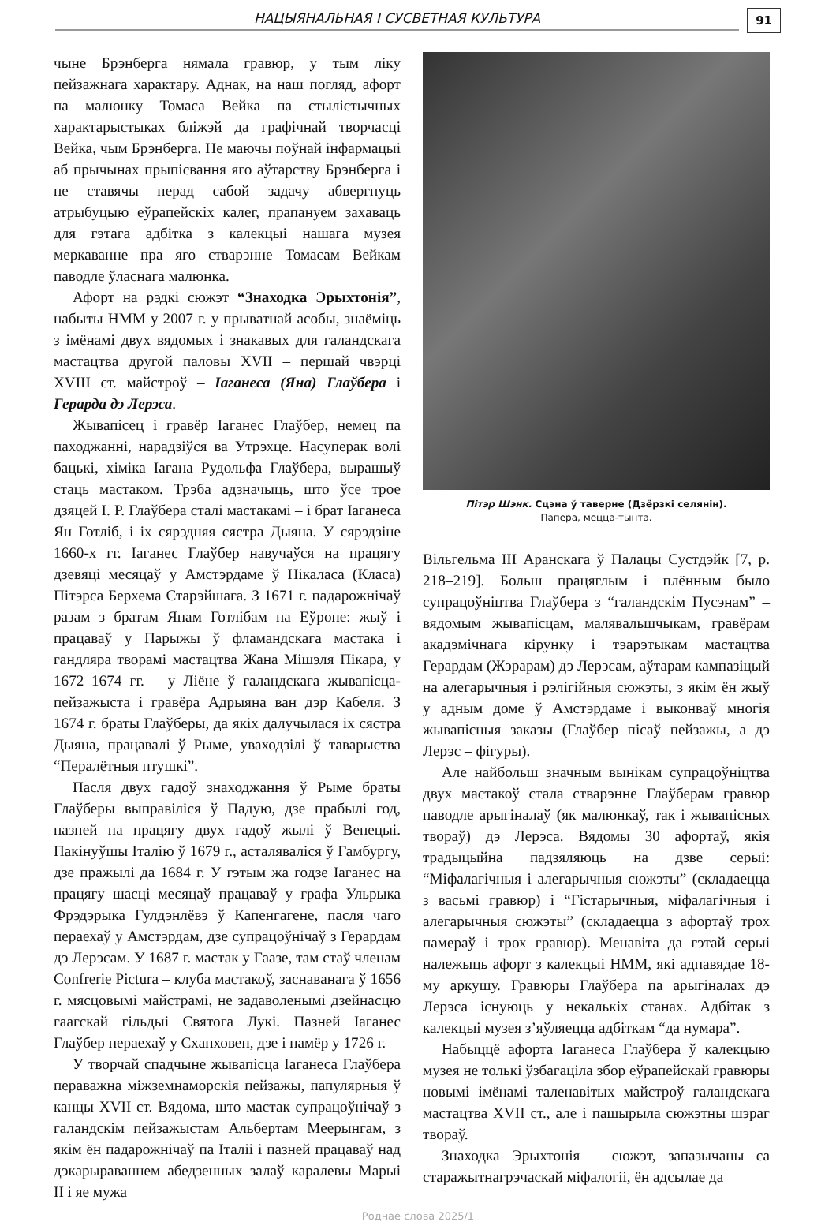НАЦЫЯНАЛЬНАЯ І СУСВЕТНАЯ КУЛЬТУРА
91
чыне Брэнберга нямала гравюр, у тым ліку пейзажнага характару. Аднак, на наш погляд, афорт па малюнку Томаса Вейка па стылістычных характарыстыках бліжэй да графічнай творчасці Вейка, чым Брэнберга. Не маючы поўнай інфармацыі аб прычынах прыпісвання яго аўтарству Брэнберга і не ставячы перад сабой задачу абвергнуць атрыбуцыю еўрапейскіх калег, прапануем захаваць для гэтага адбітка з калекцыі нашага музея меркаванне пра яго стварэнне Томасам Вейкам паводле ўласнага малюнка.
Афорт на рэдкі сюжэт “Знаходка Эрыхтонія”, набыты НММ у 2007 г. у прыватнай асобы, знаёміць з імёнамі двух вядомых і знакавых для галандскага мастацтва другой паловы XVII – першай чвэрці XVIII ст. майстроў – Іаганеса (Яна) Глаўбера і Герарда дэ Лерэса.
Жывапісец і гравёр Іаганес Глаўбер, немец па паходжанні, нарадзіўся ва Утрэхце. Насуперак волі бацькі, хіміка Іагана Рудольфа Глаўбера, вырашыў стаць мастаком. Трэба адзначыць, што ўсе трое дзяцей І. Р. Глаўбера сталі мастакамі – і брат Іаганеса Ян Готліб, і іх сярэдняя сястра Дыяна. У сярэдзіне 1660-х гг. Іаганес Глаўбер навучаўся на працягу дзевяці месяцаў у Амстэрдаме ў Нікаласа (Класа) Пітэрса Берхема Старэйшага. З 1671 г. падарожнічаў разам з братам Янам Готлібам па Еўропе: жыў і працаваў у Парыжы ў фламандскага мастака і гандляра творамі мастацтва Жана Мішэля Пікара, у 1672–1674 гг. – у Ліёне ў галандскага жывапісца-пейзажыста і гравёра Адрыяна ван дэр Кабеля. З 1674 г. браты Глаўберы, да якіх далучылася іх сястра Дыяна, працавалі ў Рыме, уваходзілі ў таварыства “Пералётныя птушкі”.
Пасля двух гадоў знаходжання ў Рыме браты Глаўберы выправіліся ў Падую, дзе прабылі год, пазней на працягу двух гадоў жылі ў Венецыі. Пакінуўшы Італію ў 1679 г., асталяваліся ў Гамбургу, дзе пражылі да 1684 г. У гэтым жа годзе Іаганес на працягу шасці месяцаў працаваў у графа Ульрыка Фрэдэрыка Гулдэнлёвэ ў Капенгагене, пасля чаго пераехаў у Амстэрдам, дзе супрацоўнічаў з Герардам дэ Лерэсам. У 1687 г. мастак у Гаазе, там стаў членам Confrerie Pictura – клуба мастакоў, заснаванага ў 1656 г. мясцовымі майстрамі, не задаволенымі дзейнасцю гаагскай гільдыі Святога Лукі. Пазней Іаганес Глаўбер пераехаў у Сханховен, дзе і памёр у 1726 г.
У творчай спадчыне жывапісца Іаганеса Глаўбера пераважна міжземнаморскія пейзажы, папулярныя ў канцы XVII ст. Вядома, што мастак супрацоўнічаў з галандскім пейзажыстам Альбертам Меерынгам, з якім ён падарожнічаў па Італіі і пазней працаваў над дэкарыраваннем абедзенных залаў каралевы Марыі II і яе мужа
Пітэр Шэнк. Сцэна ў таверне (Дзёрзкі селянін).
Папера, мецца-тынта.
Вільгельма III Аранскага ў Палацы Сустдэйк [7, p. 218–219]. Больш працяглым і плённым было супрацоўніцтва Глаўбера з “галандскім Пусэнам” – вядомым жывапісцам, малявальшчыкам, гравёрам акадэмічнага кірунку і тэарэтыкам мастацтва Герардам (Жэрарам) дэ Лерэсам, аўтарам кампазіцый на алегарычныя і рэлігійныя сюжэты, з якім ён жыў у адным доме ў Амстэрдаме і выконваў многія жывапісныя заказы (Глаўбер пісаў пейзажы, а дэ Лерэс – фігуры).
Але найбольш значным вынікам супрацоўніцтва двух мастакоў стала стварэнне Глаўберам гравюр паводле арыгіналаў (як малюнкаў, так і жывапісных твораў) дэ Лерэса. Вядомы 30 афортаў, якія традыцыйна падзяляюць на дзве серыі: “Міфалагічныя і алегарычныя сюжэты” (складаецца з васьмі гравюр) і “Гістарычныя, міфалагічныя і алегарычныя сюжэты” (складаецца з афортаў трох памераў і трох гравюр). Менавіта да гэтай серыі належыць афорт з калекцыі НММ, які адпавядае 18-му аркушу. Гравюры Глаўбера па арыгіналах дэ Лерэса існуюць у некалькіх станах. Адбітак з калекцыі музея з’яўляецца адбіткам “да нумара”.
Набыццё афорта Іаганеса Глаўбера ў калекцыю музея не толькі ўзбагаціла збор еўрапейскай гравюры новымі імёнамі таленавітых майстроў галандскага мастацтва XVII ст., але і пашырыла сюжэтны шэраг твораў.
Знаходка Эрыхтонія – сюжэт, запазычаны са старажытнагрэчаскай міфалогіі, ён адсылае да
Роднае слова 2025/1